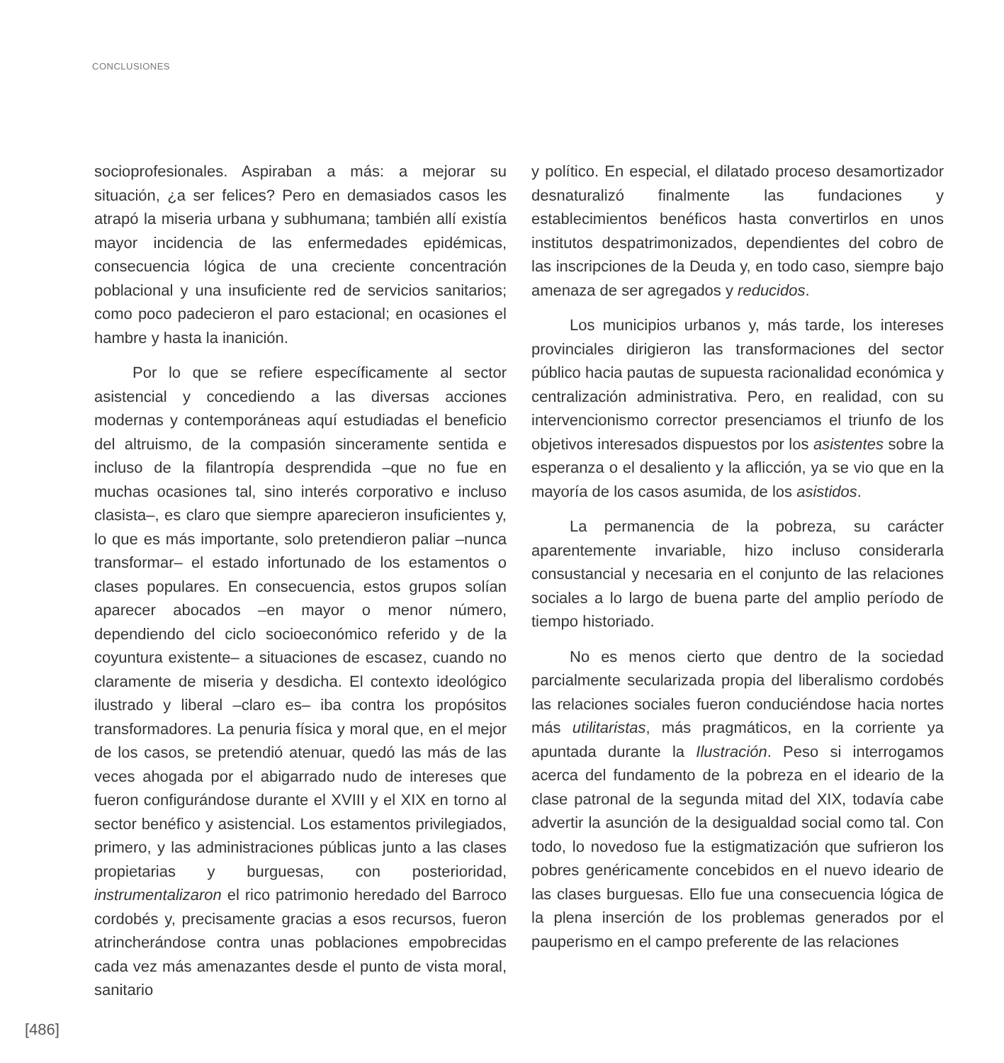CONCLUSIONES
socioprofesionales. Aspiraban a más: a mejorar su situación, ¿a ser felices? Pero en demasiados casos les atrapó la miseria urbana y subhumana; también allí existía mayor incidencia de las enfermedades epidémicas, consecuencia lógica de una creciente concentración poblacional y una insuficiente red de servicios sanitarios; como poco padecieron el paro estacional; en ocasiones el hambre y hasta la inanición.
Por lo que se refiere específicamente al sector asistencial y concediendo a las diversas acciones modernas y contemporáneas aquí estudiadas el beneficio del altruismo, de la compasión sinceramente sentida e incluso de la filantropía desprendida –que no fue en muchas ocasiones tal, sino interés corporativo e incluso clasista–, es claro que siempre aparecieron insuficientes y, lo que es más importante, solo pretendieron paliar –nunca transformar– el estado infortunado de los estamentos o clases populares. En consecuencia, estos grupos solían aparecer abocados –en mayor o menor número, dependiendo del ciclo socioeconómico referido y de la coyuntura existente– a situaciones de escasez, cuando no claramente de miseria y desdicha. El contexto ideológico ilustrado y liberal –claro es– iba contra los propósitos transformadores. La penuria física y moral que, en el mejor de los casos, se pretendió atenuar, quedó las más de las veces ahogada por el abigarrado nudo de intereses que fueron configurándose durante el XVIII y el XIX en torno al sector benéfico y asistencial. Los estamentos privilegiados, primero, y las administraciones públicas junto a las clases propietarias y burguesas, con posterioridad, instrumentalizaron el rico patrimonio heredado del Barroco cordobés y, precisamente gracias a esos recursos, fueron atrincherándose contra unas poblaciones empobrecidas cada vez más amenazantes desde el punto de vista moral, sanitario
y político. En especial, el dilatado proceso desamortizador desnaturalizó finalmente las fundaciones y establecimientos benéficos hasta convertirlos en unos institutos despatrimonizados, dependientes del cobro de las inscripciones de la Deuda y, en todo caso, siempre bajo amenaza de ser agregados y reducidos.
Los municipios urbanos y, más tarde, los intereses provinciales dirigieron las transformaciones del sector público hacia pautas de supuesta racionalidad económica y centralización administrativa. Pero, en realidad, con su intervencionismo corrector presenciamos el triunfo de los objetivos interesados dispuestos por los asistentes sobre la esperanza o el desaliento y la aflicción, ya se vio que en la mayoría de los casos asumida, de los asistidos.
La permanencia de la pobreza, su carácter aparentemente invariable, hizo incluso considerarla consustancial y necesaria en el conjunto de las relaciones sociales a lo largo de buena parte del amplio período de tiempo historiado.
No es menos cierto que dentro de la sociedad parcialmente secularizada propia del liberalismo cordobés las relaciones sociales fueron conduciéndose hacia nortes más utilitaristas, más pragmáticos, en la corriente ya apuntada durante la Ilustración. Peso si interrogamos acerca del fundamento de la pobreza en el ideario de la clase patronal de la segunda mitad del XIX, todavía cabe advertir la asunción de la desigualdad social como tal. Con todo, lo novedoso fue la estigmatización que sufrieron los pobres genéricamente concebidos en el nuevo ideario de las clases burguesas. Ello fue una consecuencia lógica de la plena inserción de los problemas generados por el pauperismo en el campo preferente de las relaciones
[486]